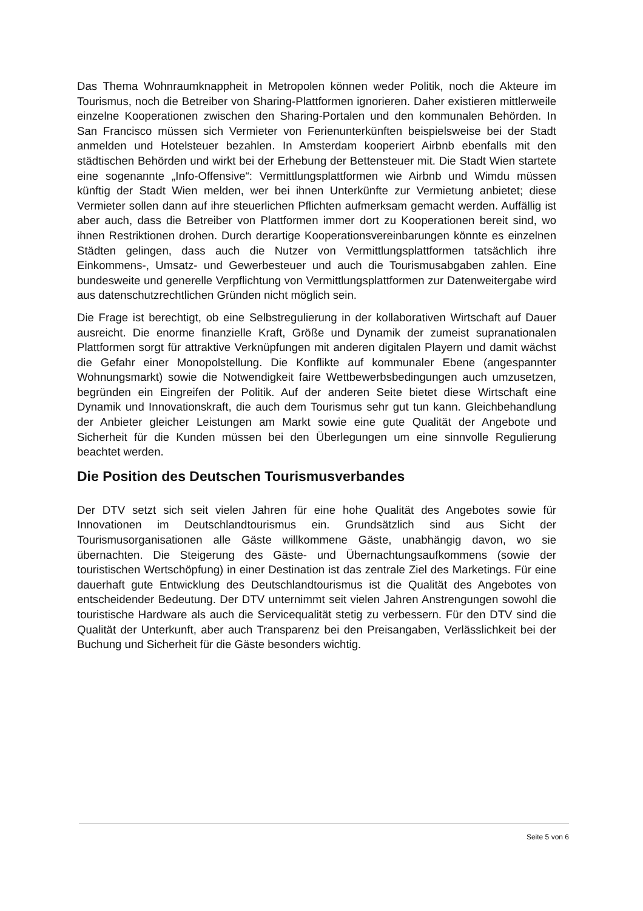Das Thema Wohnraumknappheit in Metropolen können weder Politik, noch die Akteure im Tourismus, noch die Betreiber von Sharing-Plattformen ignorieren. Daher existieren mittlerweile einzelne Kooperationen zwischen den Sharing-Portalen und den kommunalen Behörden. In San Francisco müssen sich Vermieter von Ferienunterkünften beispielsweise bei der Stadt anmelden und Hotelsteuer bezahlen. In Amsterdam kooperiert Airbnb ebenfalls mit den städtischen Behörden und wirkt bei der Erhebung der Bettensteuer mit. Die Stadt Wien startete eine sogenannte „Info-Offensive“: Vermittlungsplattformen wie Airbnb und Wimdu müssen künftig der Stadt Wien melden, wer bei ihnen Unterkünfte zur Vermietung anbietet; diese Vermieter sollen dann auf ihre steuerlichen Pflichten aufmerksam gemacht werden. Auffällig ist aber auch, dass die Betreiber von Plattformen immer dort zu Kooperationen bereit sind, wo ihnen Restriktionen drohen. Durch derartige Kooperationsvereinbarungen könnte es einzelnen Städten gelingen, dass auch die Nutzer von Vermittlungsplattformen tatsächlich ihre Einkommens-, Umsatz- und Gewerbesteuer und auch die Tourismusabgaben zahlen. Eine bundesweite und generelle Verpflichtung von Vermittlungsplattformen zur Datenweitergabe wird aus datenschutzrechtlichen Gründen nicht möglich sein.
Die Frage ist berechtigt, ob eine Selbstregulierung in der kollaborativen Wirtschaft auf Dauer ausreicht. Die enorme finanzielle Kraft, Größe und Dynamik der zumeist supranationalen Plattformen sorgt für attraktive Verknüpfungen mit anderen digitalen Playern und damit wächst die Gefahr einer Monopolstellung. Die Konflikte auf kommunaler Ebene (angespannter Wohnungsmarkt) sowie die Notwendigkeit faire Wettbewerbsbedingungen auch umzusetzen, begründen ein Eingreifen der Politik. Auf der anderen Seite bietet diese Wirtschaft eine Dynamik und Innovationskraft, die auch dem Tourismus sehr gut tun kann. Gleichbehandlung der Anbieter gleicher Leistungen am Markt sowie eine gute Qualität der Angebote und Sicherheit für die Kunden müssen bei den Überlegungen um eine sinnvolle Regulierung beachtet werden.
Die Position des Deutschen Tourismusverbandes
Der DTV setzt sich seit vielen Jahren für eine hohe Qualität des Angebotes sowie für Innovationen im Deutschlandtourismus ein. Grundsätzlich sind aus Sicht der Tourismusorganisationen alle Gäste willkommene Gäste, unabhängig davon, wo sie übernachten. Die Steigerung des Gäste- und Übernachtungsaufkommens (sowie der touristischen Wertschöpfung) in einer Destination ist das zentrale Ziel des Marketings. Für eine dauerhaft gute Entwicklung des Deutschlandtourismus ist die Qualität des Angebotes von entscheidender Bedeutung. Der DTV unternimmt seit vielen Jahren Anstrengungen sowohl die touristische Hardware als auch die Servicequalität stetig zu verbessern. Für den DTV sind die Qualität der Unterkunft, aber auch Transparenz bei den Preisangaben, Verlässlichkeit bei der Buchung und Sicherheit für die Gäste besonders wichtig.
Seite 5 von 6